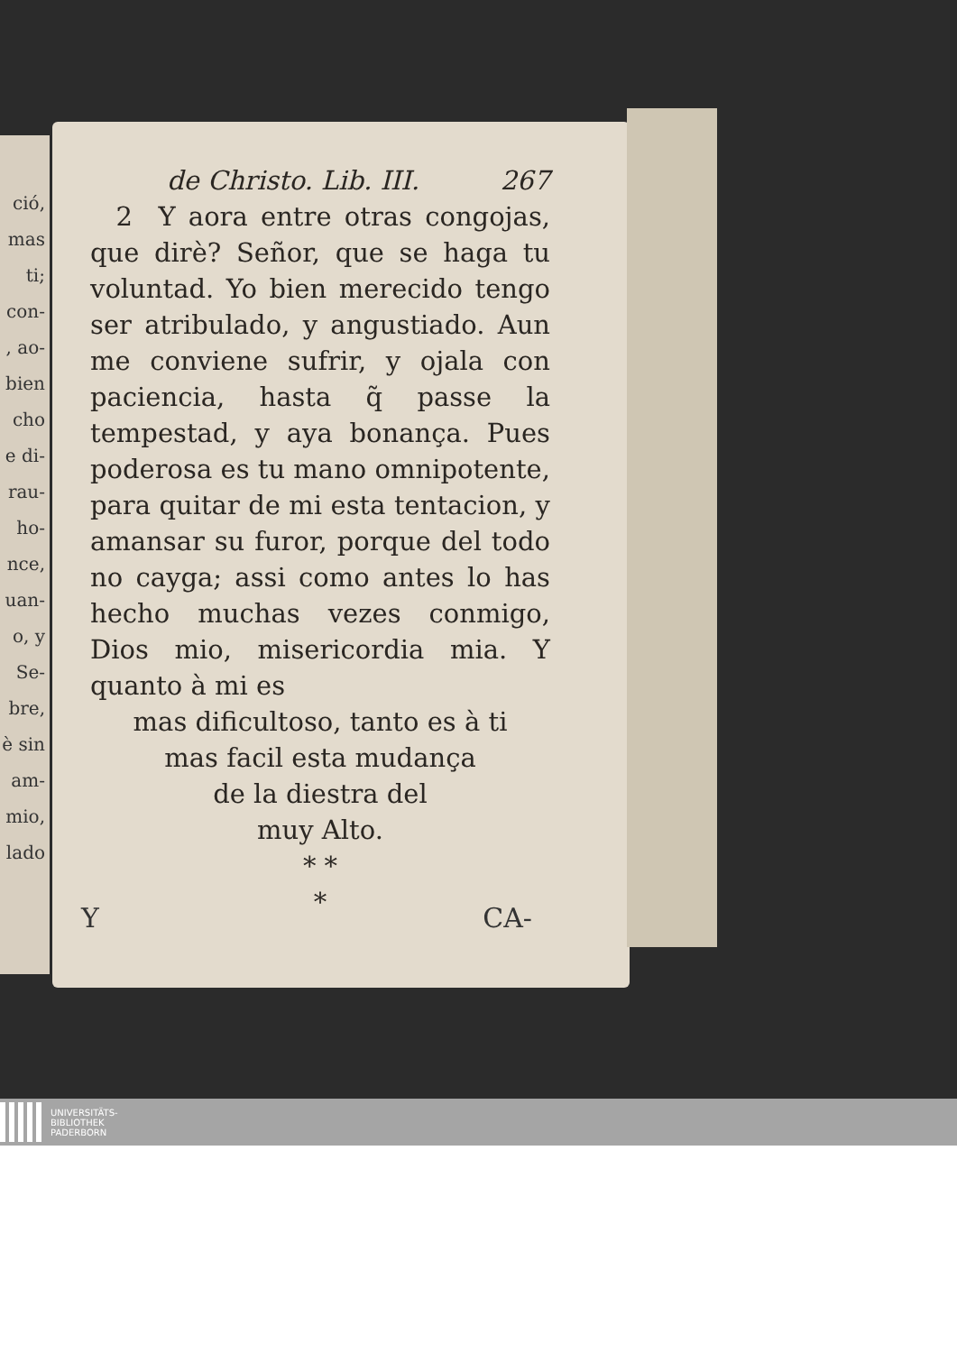ció,
mas
ti;
con-
, ao-
bien
cho
e di-
rau-
ho-
nce,
uan-
o, y
Se-
bre,
è sin
am-
mio,
lado
de Christo. Lib. III. 267
2 Y aora entre otras congojas, que dirè? Señor, que se haga tu voluntad. Yo bien merecido tengo ser atribulado, y angustiado. Aun me conviene sufrir, y ojala con paciencia, hasta q̃ passe la tempestad, y aya bonança. Pues poderosa es tu mano omnipotente, para quitar de mi esta tentacion, y amansar su furor, porque del todo no cayga; assi como antes lo has hecho muchas vezes conmigo, Dios mio, misericordia mia. Y quanto à mi es
mas dificultoso, tanto es à ti
mas facil esta mudança
de la diestra del
muy Alto.
* *
*
Y CA-
UNIVERSITÄTS-
BIBLIOTHEK
PADERBORN